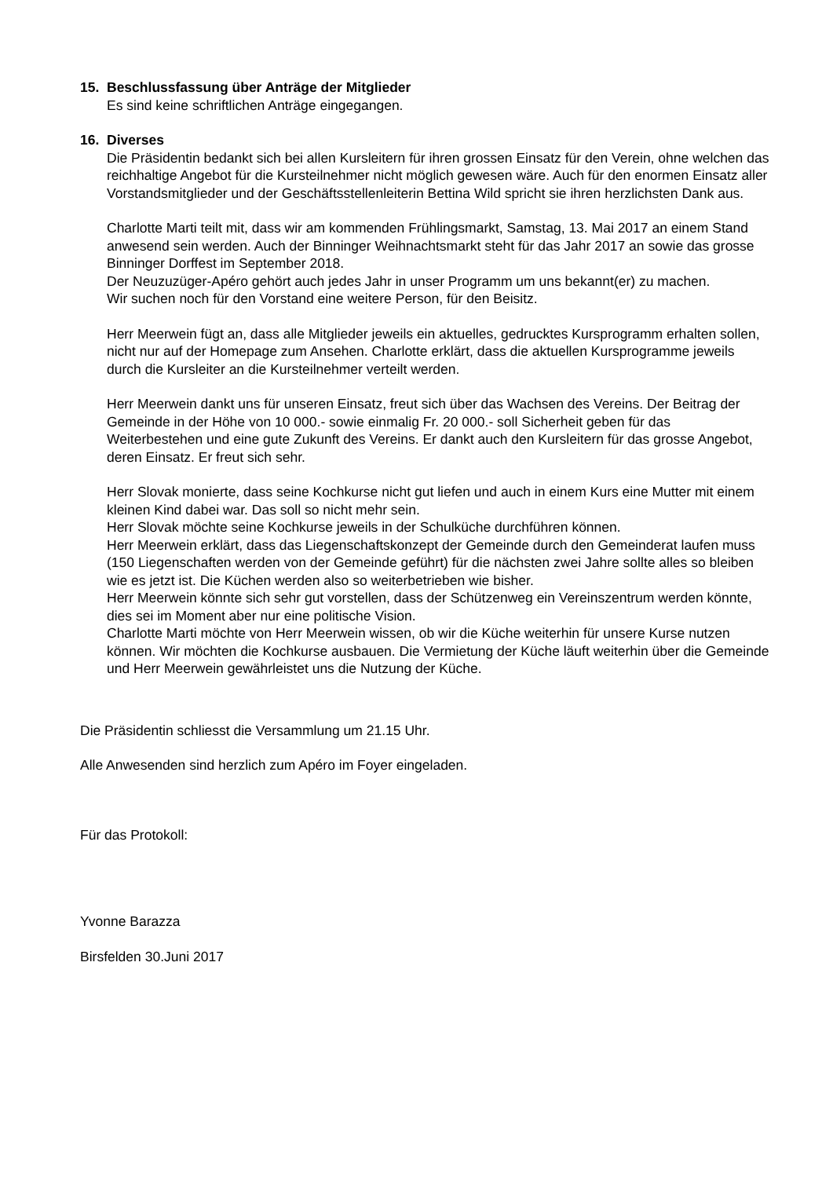15. Beschlussfassung über Anträge der Mitglieder
Es sind keine schriftlichen Anträge eingegangen.
16. Diverses
Die Präsidentin bedankt sich bei allen Kursleitern für ihren grossen Einsatz für den Verein, ohne welchen das reichhaltige Angebot für die Kursteilnehmer nicht möglich gewesen wäre. Auch für den enormen Einsatz aller Vorstandsmitglieder und der Geschäftsstellenleiterin Bettina Wild spricht sie ihren herzlichsten Dank aus.
Charlotte Marti teilt mit, dass wir am kommenden Frühlingsmarkt, Samstag, 13. Mai 2017 an einem Stand anwesend sein werden. Auch der Binninger Weihnachtsmarkt steht für das Jahr 2017 an sowie das grosse Binninger Dorffest im September 2018.
Der Neuzuzüger-Apéro gehört auch jedes Jahr in unser Programm um uns bekannt(er) zu machen.
Wir suchen noch für den Vorstand eine weitere Person, für den Beisitz.
Herr Meerwein fügt an, dass alle Mitglieder jeweils ein aktuelles, gedrucktes Kursprogramm erhalten sollen, nicht nur auf der Homepage zum Ansehen. Charlotte erklärt, dass die aktuellen Kursprogramme jeweils durch die Kursleiter an die Kursteilnehmer verteilt werden.
Herr Meerwein dankt uns für unseren Einsatz, freut sich über das Wachsen des Vereins. Der Beitrag der Gemeinde in der Höhe von 10 000.- sowie einmalig Fr. 20 000.- soll Sicherheit geben für das Weiterbestehen und eine gute Zukunft des Vereins. Er dankt auch den Kursleitern für das grosse Angebot, deren Einsatz. Er freut sich sehr.
Herr Slovak monierte, dass seine Kochkurse nicht gut liefen und auch in einem Kurs eine Mutter mit einem kleinen Kind dabei war. Das soll so nicht mehr sein.
Herr Slovak möchte seine Kochkurse jeweils in der Schulküche durchführen können.
Herr Meerwein erklärt, dass das Liegenschaftskonzept der Gemeinde durch den Gemeinderat laufen muss (150 Liegenschaften werden von der Gemeinde geführt) für die nächsten zwei Jahre sollte alles so bleiben wie es jetzt ist. Die Küchen werden also so weiterbetrieben wie bisher.
Herr Meerwein könnte sich sehr gut vorstellen, dass der Schützenweg ein Vereinszentrum werden könnte, dies sei im Moment aber nur eine politische Vision.
Charlotte Marti möchte von Herr Meerwein wissen, ob wir die Küche weiterhin für unsere Kurse nutzen können. Wir möchten die Kochkurse ausbauen. Die Vermietung der Küche läuft weiterhin über die Gemeinde und Herr Meerwein gewährleistet uns die Nutzung der Küche.
Die Präsidentin schliesst die Versammlung um 21.15 Uhr.
Alle Anwesenden sind herzlich zum Apéro im Foyer eingeladen.
Für das Protokoll:
Yvonne Barazza
Birsfelden 30.Juni 2017